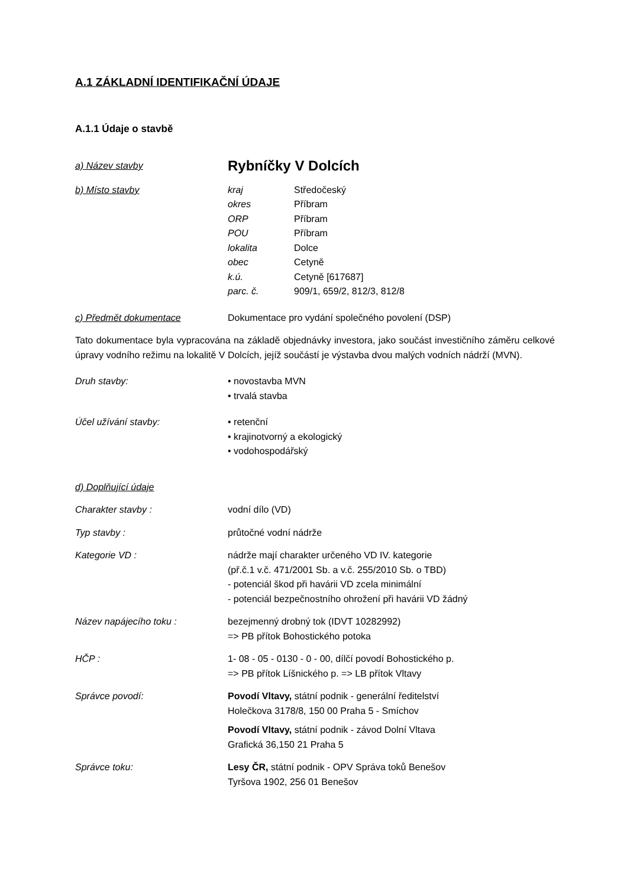A.1 ZÁKLADNÍ IDENTIFIKAČNÍ ÚDAJE
A.1.1 Údaje o stavbě
a) Název stavby
Rybníčky V Dolcích
b) Místo stavby kraj Středočeský okres Příbram ORP Příbram POU Příbram lokalita Dolce obec Cetyně k.ú. Cetyně [617687] parc. č. 909/1, 659/2, 812/3, 812/8
c) Předmět dokumentace Dokumentace pro vydání společného povolení (DSP)
Tato dokumentace byla vypracována na základě objednávky investora, jako součást investičního záměru celkové úpravy vodního režimu na lokalitě V Dolcích, jejíž součástí je výstavba dvou malých vodních nádrží (MVN).
Druh stavby: • novostavba MVN
• trvalá stavba
Účel užívání stavby: • retenční
• krajinotvorný a ekologický
• vodohospodářský
d) Doplňující údaje
Charakter stavby : vodní dílo (VD)
Typ stavby : průtočné vodní nádrže
Kategorie VD : nádrže mají charakter určeného VD IV. kategorie
(př.č.1 v.č. 471/2001 Sb. a v.č. 255/2010 Sb. o TBD)
- potenciál škod při havárii VD zcela minimální
- potenciál bezpečnostního ohrožení při havárii VD žádný
Název napájecího toku : bezejmenný drobný tok (IDVT 10282992)
=> PB přítok Bohostického potoka
HČP : 1- 08 - 05 - 0130 - 0 - 00, dílčí povodí Bohostického p.
=> PB přítok Líšnického p. => LB přítok Vltavy
Správce povodí: Povodí Vltavy, státní podnik - generální ředitelství
Holečkova 3178/8, 150 00 Praha 5 - Smíchov
Povodí Vltavy, státní podnik - závod Dolní Vltava
Grafická 36,150 21 Praha 5
Správce toku: Lesy ČR, státní podnik - OPV Správa toků Benešov
Tyršova 1902, 256 01 Benešov